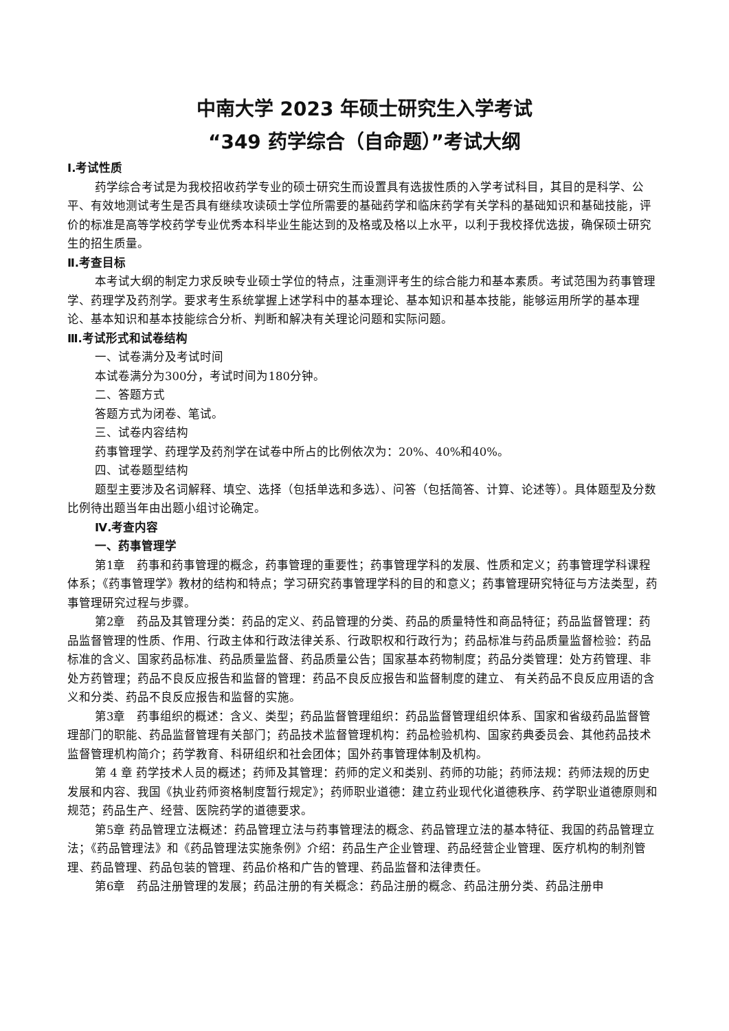中南大学 2023 年硕士研究生入学考试
“349 药学综合（自命题）”考试大纲
Ⅰ.考试性质
药学综合考试是为我校招收药学专业的硕士研究生而设置具有选拔性质的入学考试科目，其目的是科学、公平、有效地测试考生是否具有继续攻读硕士学位所需要的基础药学和临床药学有关学科的基础知识和基础技能，评价的标准是高等学校药学专业优秀本科毕业生能达到的及格或及格以上水平，以利于我校择优选拔，确保硕士研究生的招生质量。
Ⅱ.考查目标
本考试大纲的制定力求反映专业硕士学位的特点，注重测评考生的综合能力和基本素质。考试范围为药事管理学、药理学及药剂学。要求考生系统掌握上述学科中的基本理论、基本知识和基本技能，能够运用所学的基本理论、基本知识和基本技能综合分析、判断和解决有关理论问题和实际问题。
Ⅲ.考试形式和试卷结构
一、试卷满分及考试时间
本试卷满分为300分，考试时间为180分钟。
二、答题方式
答题方式为闭卷、笔试。
三、试卷内容结构
药事管理学、药理学及药剂学在试卷中所占的比例依次为：20%、40%和40%。
四、试卷题型结构
题型主要涉及名词解释、填空、选择（包括单选和多选）、问答（包括简答、计算、论述等）。具体题型及分数比例待出题当年由出题小组讨论确定。
Ⅳ.考查内容
一、药事管理学
第1章　药事和药事管理的概念，药事管理的重要性；药事管理学科的发展、性质和定义；药事管理学科课程体系；《药事管理学》教材的结构和特点；学习研究药事管理学科的目的和意义；药事管理研究特征与方法类型，药事管理研究过程与步骤。
第2章　药品及其管理分类：药品的定义、药品管理的分类、药品的质量特性和商品特征；药品监督管理：药品监督管理的性质、作用、行政主体和行政法律关系、行政职权和行政行为；药品标准与药品质量监督检验：药品标准的含义、国家药品标准、药品质量监督、药品质量公告；国家基本药物制度；药品分类管理：处方药管理、非处方药管理；药品不良反应报告和监督的管理：药品不良反应报告和监督制度的建立、 有关药品不良反应用语的含义和分类、药品不良反应报告和监督的实施。
第3章　药事组织的概述：含义、类型；药品监督管理组织：药品监督管理组织体系、国家和省级药品监督管理部门的职能、药品监督管理有关部门；药品技术监督管理机构：药品检验机构、国家药典委员会、其他药品技术监督管理机构简介；药学教育、科研组织和社会团体；国外药事管理体制及机构。
第 4 章 药学技术人员的概述；药师及其管理：药师的定义和类别、药师的功能；药师法规：药师法规的历史发展和内容、我国《执业药师资格制度暂行规定》；药师职业道德：建立药业现代化道德秩序、药学职业道德原则和规范；药品生产、经营、医院药学的道德要求。
第5章 药品管理立法概述：药品管理立法与药事管理法的概念、药品管理立法的基本特征、我国的药品管理立法；《药品管理法》和《药品管理法实施条例》介绍：药品生产企业管理、药品经营企业管理、医疗机构的制剂管理、药品管理、药品包装的管理、药品价格和广告的管理、药品监督和法律责任。
第6章　药品注册管理的发展；药品注册的有关概念：药品注册的概念、药品注册分类、药品注册申